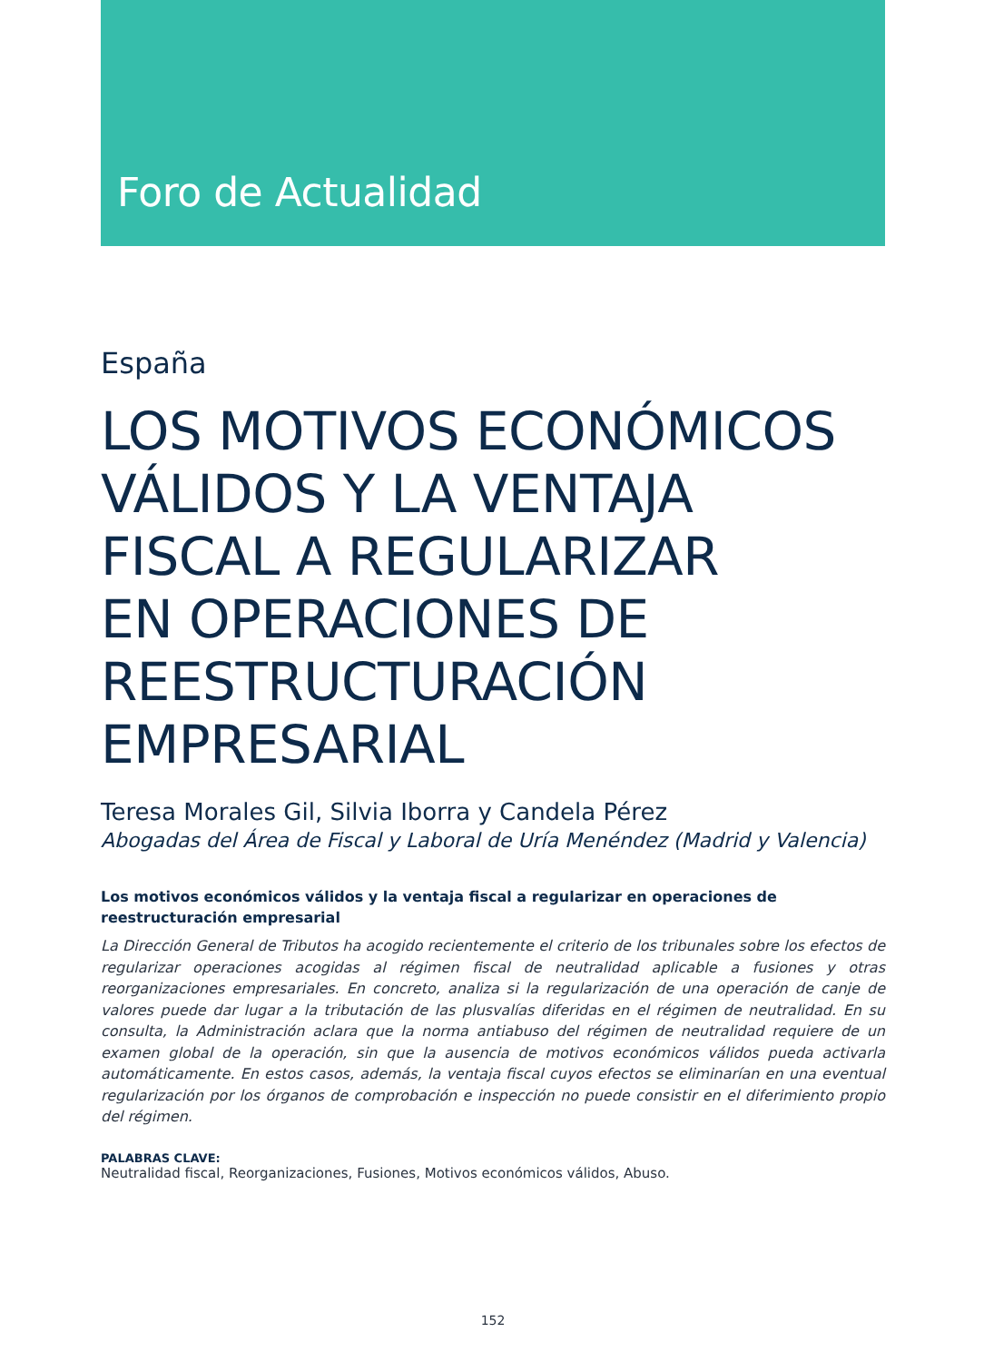Foro de Actualidad
España
LOS MOTIVOS ECONÓMICOS VÁLIDOS Y LA VENTAJA
FISCAL A REGULARIZAR
EN OPERACIONES DE
REESTRUCTURACIÓN
EMPRESARIAL
Teresa Morales Gil, Silvia Iborra y Candela Pérez
Abogadas del Área de Fiscal y Laboral de Uría Menéndez (Madrid y Valencia)
Los motivos económicos válidos y la ventaja fiscal a regularizar en operaciones de reestructuración empresarial
La Dirección General de Tributos ha acogido recientemente el criterio de los tribunales sobre los efectos de regularizar operaciones acogidas al régimen fiscal de neutralidad aplicable a fusiones y otras reorganizaciones empresariales. En concreto, analiza si la regularización de una operación de canje de valores puede dar lugar a la tributación de las plusvalías diferidas en el régimen de neutralidad. En su consulta, la Administración aclara que la norma antiabuso del régimen de neutralidad requiere de un examen global de la operación, sin que la ausencia de motivos económicos válidos pueda activarla automáticamente. En estos casos, además, la ventaja fiscal cuyos efectos se eliminarían en una eventual regularización por los órganos de comprobación e inspección no puede consistir en el diferimiento propio del régimen.
PALABRAS CLAVE:
Neutralidad fiscal, Reorganizaciones, Fusiones, Motivos económicos válidos, Abuso.
152